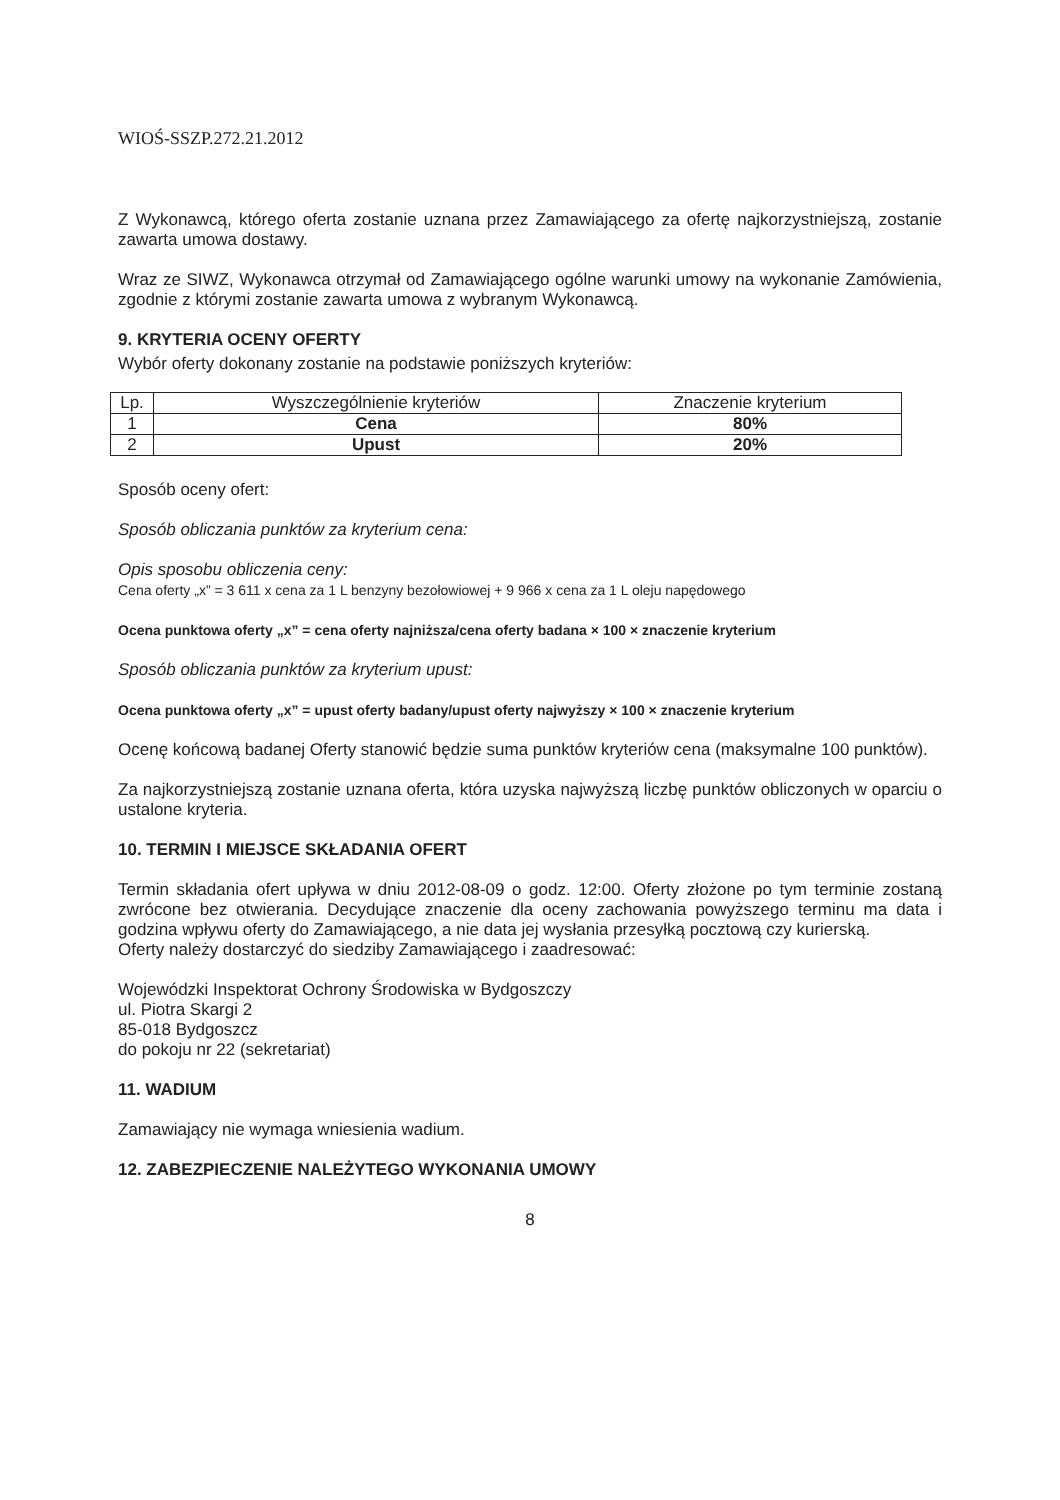WIOŚ-SSZP.272.21.2012
Z Wykonawcą, którego oferta zostanie uznana przez Zamawiającego za ofertę najkorzystniejszą, zostanie zawarta umowa dostawy.
Wraz ze SIWZ, Wykonawca otrzymał od Zamawiającego ogólne warunki umowy na wykonanie Zamówienia, zgodnie z którymi zostanie zawarta umowa z wybranym Wykonawcą.
9. KRYTERIA OCENY OFERTY
Wybór oferty dokonany zostanie na podstawie poniższych kryteriów:
| Lp. | Wyszczególnienie kryteriów | Znaczenie kryterium |
| --- | --- | --- |
| 1 | Cena | 80% |
| 2 | Upust | 20% |
Sposób oceny ofert:
Sposób obliczania punktów za kryterium cena:
Opis sposobu obliczenia ceny:
Cena oferty „x” = 3 611 x cena za 1 L benzyny bezołowiowej + 9 966 x cena za 1 L oleju napędowego
Ocena punktowa oferty „x” = cena oferty najniższa/cena oferty badana × 100 × znaczenie kryterium
Sposób obliczania punktów za kryterium upust:
Ocena punktowa oferty „x” = upust oferty badany/upust oferty najwyższy × 100 × znaczenie kryterium
Ocenę końcową badanej Oferty stanowić będzie suma punktów kryteriów cena (maksymalne 100 punktów).
Za najkorzystniejszą zostanie uznana oferta, która uzyska najwyższą liczbę punktów obliczonych w oparciu o ustalone kryteria.
10. TERMIN I MIEJSCE SKŁADANIA OFERT
Termin składania ofert upływa w dniu 2012-08-09 o godz. 12:00. Oferty złożone po tym terminie zostaną zwrócone bez otwierania. Decydujące znaczenie dla oceny zachowania powyższego terminu ma data i godzina wpływu oferty do Zamawiającego, a nie data jej wysłania przesyłką pocztową czy kurierską.
Oferty należy dostarczyć do siedziby Zamawiającego i zaadresować:
Wojewódzki Inspektorat Ochrony Środowiska w Bydgoszczy
ul. Piotra Skargi 2
85-018 Bydgoszcz
do pokoju nr 22 (sekretariat)
11. WADIUM
Zamawiający nie wymaga wniesienia wadium.
12. ZABEZPIECZENIE NALEŻYTEGO WYKONANIA UMOWY
8